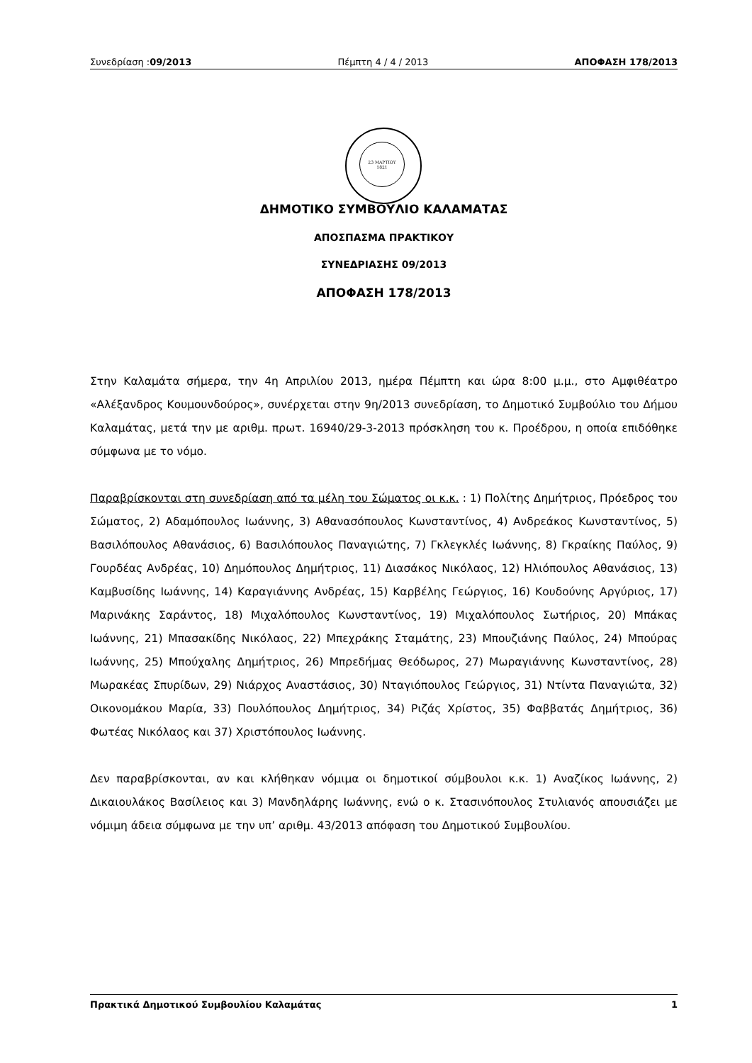Συνεδρίαση :09/2013 Πέμπτη 4 / 4 / 2013 ΑΠΟΦΑΣΗ 178/2013
23 ΜΑΡΤΙΟΥ
1821
ΔΗΜΟΤΙΚΟ ΣΥΜΒΟΥΛΙΟ ΚΑΛΑΜΑΤΑΣ
ΑΠΟΣΠΑΣΜΑ ΠΡΑΚΤΙΚΟΥ
ΣΥΝΕΔΡΙΑΣΗΣ 09/2013
ΑΠΟΦΑΣΗ 178/2013
Στην Καλαμάτα σήμερα, την 4η Απριλίου 2013, ημέρα Πέμπτη και ώρα 8:00 μ.μ., στο Αμφιθέατρο «Αλέξανδρος Κουμουνδούρος», συνέρχεται στην 9η/2013 συνεδρίαση, το Δημοτικό Συμβούλιο του Δήμου Καλαμάτας, μετά την με αριθμ. πρωτ. 16940/29-3-2013 πρόσκληση του κ. Προέδρου, η οποία επιδόθηκε σύμφωνα με το νόμο.
Παραβρίσκονται στη συνεδρίαση από τα μέλη του Σώματος οι κ.κ. : 1) Πολίτης Δημήτριος, Πρόεδρος του Σώματος, 2) Αδαμόπουλος Ιωάννης, 3) Αθανασόπουλος Κωνσταντίνος, 4) Ανδρεάκος Κωνσταντίνος, 5) Βασιλόπουλος Αθανάσιος, 6) Βασιλόπουλος Παναγιώτης, 7) Γκλεγκλές Ιωάννης, 8) Γκραίκης Παύλος, 9) Γουρδέας Ανδρέας, 10) Δημόπουλος Δημήτριος, 11) Διασάκος Νικόλαος, 12) Ηλιόπουλος Αθανάσιος, 13) Καμβυσίδης Ιωάννης, 14) Καραγιάννης Ανδρέας, 15) Καρβέλης Γεώργιος, 16) Κουδούνης Αργύριος, 17) Μαρινάκης Σαράντος, 18) Μιχαλόπουλος Κωνσταντίνος, 19) Μιχαλόπουλος Σωτήριος, 20) Μπάκας Ιωάννης, 21) Μπασακίδης Νικόλαος, 22) Μπεχράκης Σταμάτης, 23) Μπουζιάνης Παύλος, 24) Μπούρας Ιωάννης, 25) Μπούχαλης Δημήτριος, 26) Μπρεδήμας Θεόδωρος, 27) Μωραγιάννης Κωνσταντίνος, 28) Μωρακέας Σπυρίδων, 29) Νιάρχος Αναστάσιος, 30) Νταγιόπουλος Γεώργιος, 31) Ντίντα Παναγιώτα, 32) Οικονομάκου Μαρία, 33) Πουλόπουλος Δημήτριος, 34) Ριζάς Χρίστος, 35) Φαββατάς Δημήτριος, 36) Φωτέας Νικόλαος και 37) Χριστόπουλος Ιωάννης.
Δεν παραβρίσκονται, αν και κλήθηκαν νόμιμα οι δημοτικοί σύμβουλοι κ.κ. 1) Αναζίκος Ιωάννης, 2) Δικαιουλάκος Βασίλειος και 3) Μανδηλάρης Ιωάννης, ενώ ο κ. Στασινόπουλος Στυλιανός απουσιάζει με νόμιμη άδεια σύμφωνα με την υπ’ αριθμ. 43/2013 απόφαση του Δημοτικού Συμβουλίου.
Πρακτικά Δημοτικού Συμβουλίου Καλαμάτας 1